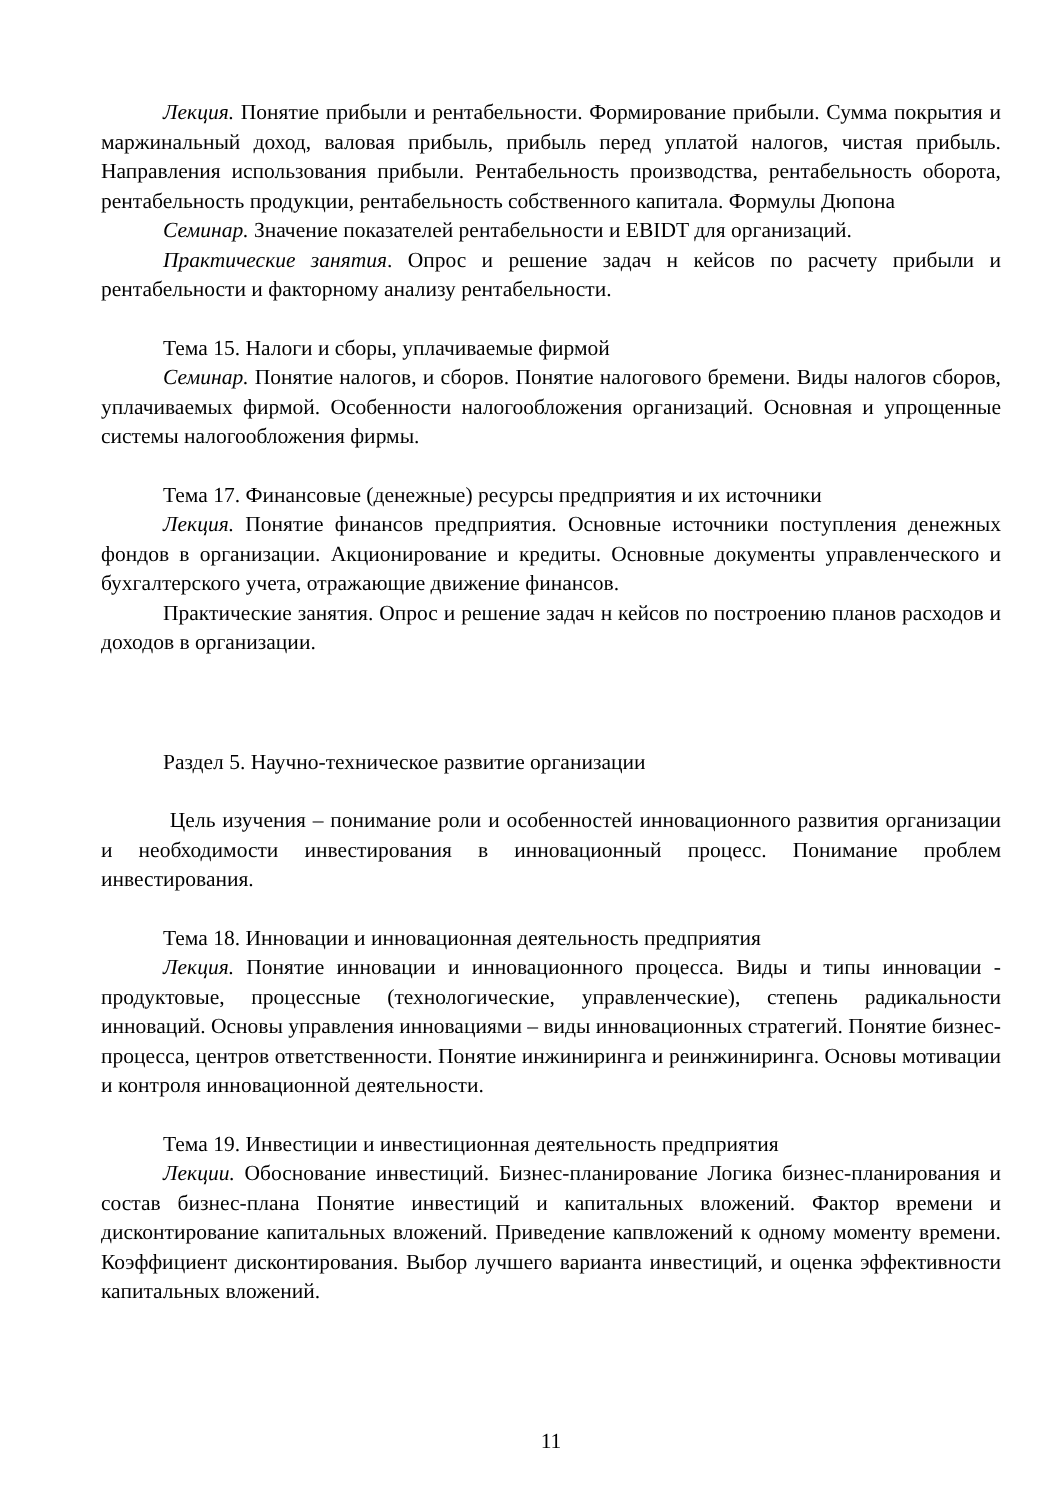Лекция. Понятие прибыли и рентабельности. Формирование прибыли. Сумма покрытия и маржинальный доход, валовая прибыль, прибыль перед уплатой налогов, чистая прибыль. Направления использования прибыли. Рентабельность производства, рентабельность оборота, рентабельность продукции, рентабельность собственного капитала. Формулы Дюпона
Семинар. Значение показателей рентабельности и EBIDT для организаций.
Практические занятия. Опрос и решение задач н кейсов по расчету прибыли и рентабельности и факторному анализу рентабельности.
Тема 15. Налоги и сборы, уплачиваемые фирмой
Семинар. Понятие налогов, и сборов. Понятие налогового бремени. Виды налогов сборов, уплачиваемых фирмой. Особенности налогообложения организаций. Основная и упрощенные системы налогообложения фирмы.
Тема 17. Финансовые (денежные) ресурсы предприятия и их источники
Лекция. Понятие финансов предприятия. Основные источники поступления денежных фондов в организации. Акционирование и кредиты. Основные документы управленческого и бухгалтерского учета, отражающие движение финансов.
Практические занятия. Опрос и решение задач н кейсов по построению планов расходов и доходов в организации.
Раздел 5. Научно-техническое развитие организации
Цель изучения – понимание роли и особенностей инновационного развития организации и необходимости инвестирования в инновационный процесс. Понимание проблем инвестирования.
Тема 18. Инновации и инновационная деятельность предприятия
Лекция. Понятие инновации и инновационного процесса. Виды и типы инновации - продуктовые, процессные (технологические, управленческие), степень радикальности инноваций. Основы управления инновациями – виды инновационных стратегий. Понятие бизнес-процесса, центров ответственности. Понятие инжиниринга и реинжиниринга. Основы мотивации и контроля инновационной деятельности.
Тема 19. Инвестиции и инвестиционная деятельность предприятия
Лекции. Обоснование инвестиций. Бизнес-планирование Логика бизнес-планирования и состав бизнес-плана Понятие инвестиций и капитальных вложений. Фактор времени и дисконтирование капитальных вложений. Приведение капвложений к одному моменту времени. Коэффициент дисконтирования. Выбор лучшего варианта инвестиций, и оценка эффективности капитальных вложений.
11